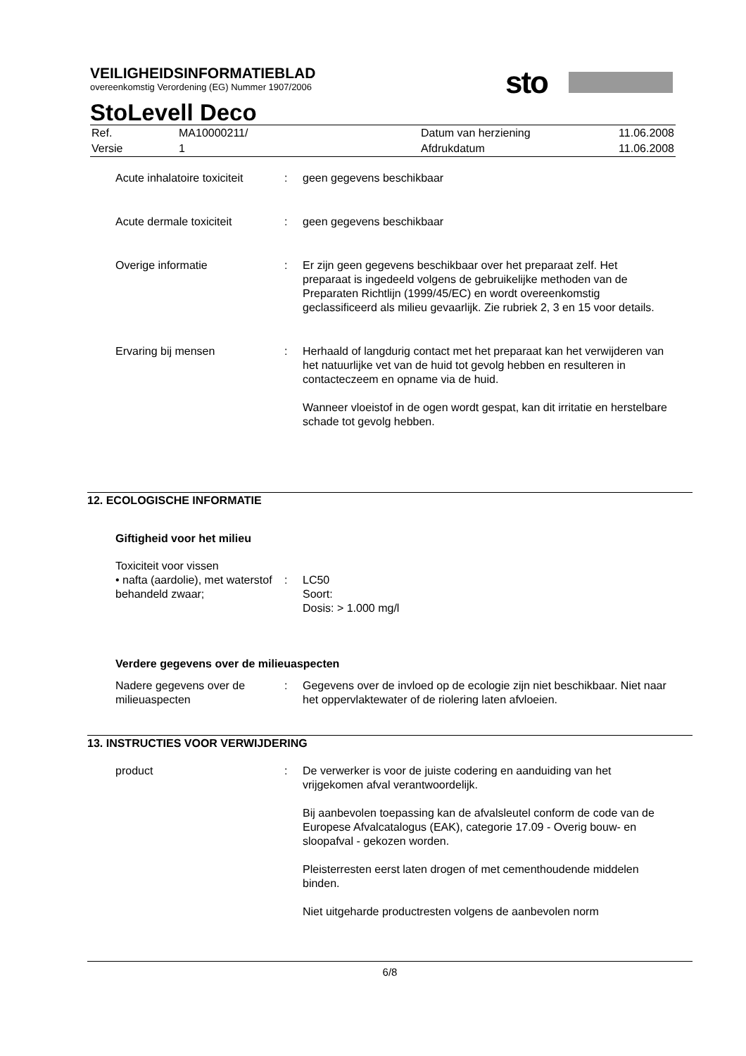sto
VEILIGHEIDSINFORMATIEBLAD
overeenkomstig Verordening (EG) Nummer 1907/2006
StoLevell Deco
| Ref. | MA10000211/ | Datum van herziening | 11.06.2008 |
| Versie | 1 | Afdrukdatum | 11.06.2008 |
Acute inhalatoire toxiciteit
: geen gegevens beschikbaar
Acute dermale toxiciteit : geen gegevens beschikbaar
Overige informatie : Er zijn geen gegevens beschikbaar over het preparaat zelf. Het preparaat is ingedeeld volgens de gebruikelijke methoden van de Preparaten Richtlijn (1999/45/EC) en wordt overeenkomstig geclassificeerd als milieu gevaarlijk. Zie rubriek 2, 3 en 15 voor details.
Ervaring bij mensen : Herhaald of langdurig contact met het preparaat kan het verwijderen van het natuurlijke vet van de huid tot gevolg hebben en resulteren in contacteczeem en opname via de huid.
Wanneer vloeistof in de ogen wordt gespat, kan dit irritatie en herstelbare schade tot gevolg hebben.
12. ECOLOGISCHE INFORMATIE
Giftigheid voor het milieu
Toxiciteit voor vissen
• nafta (aardolie), met waterstof behandeld zwaar;
:
LC50
Soort:
Dosis: > 1.000 mg/l
Verdere gegevens over de milieuaspecten
Nadere gegevens over de milieuaspecten
: Gegevens over de invloed op de ecologie zijn niet beschikbaar. Niet naar het oppervlaktewater of de riolering laten afvloeien.
13. INSTRUCTIES VOOR VERWIJDERING
product : De verwerker is voor de juiste codering en aanduiding van het vrijgekomen afval verantwoordelijk.
Bij aanbevolen toepassing kan de afvalsleutel conform de code van de Europese Afvalcatalogus (EAK), categorie 17.09 - Overig bouw- en sloopafval - gekozen worden.
Pleisterresten eerst laten drogen of met cementhoudende middelen binden.
Niet uitgeharde productresten volgens de aanbevolen norm
6/8